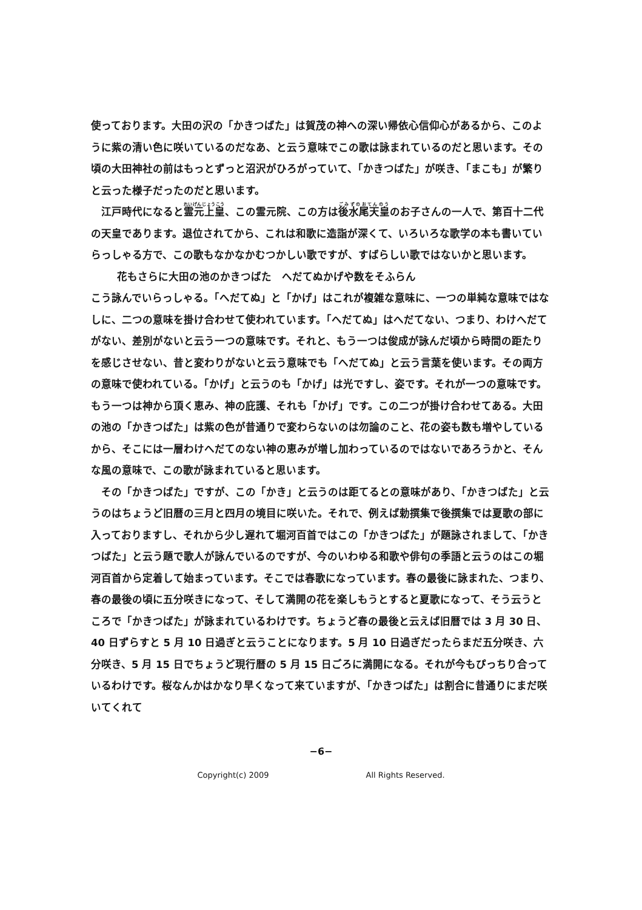使っております。大田の沢の「かきつばた」は賀茂の神への深い帰依心信仰心があるから、このように紫の清い色に咲いているのだなあ、と云う意味でこの歌は詠まれているのだと思います。その頃の大田神社の前はもっとずっと沼沢がひろがっていて、「かきつばた」が咲き、「まこも」が繁りと云った様子だったのだと思います。
江戸時代になると霊元上皇、この霊元院、この方は後水尾天皇のお子さんの一人で、第百十二代の天皇であります。退位されてから、これは和歌に造詣が深くて、いろいろな歌学の本も書いていらっしゃる方で、この歌もなかなかむつかしい歌ですが、すばらしい歌ではないかと思います。
花もさらに大田の池のかきつばた　へだてぬかげや数をそふらん
こう詠んでいらっしゃる。「へだてぬ」と「かげ」はこれが複雑な意味に、一つの単純な意味ではなしに、二つの意味を掛け合わせて使われています。「へだてぬ」はへだてない、つまり、わけへだてがない、差別がないと云う一つの意味です。それと、もう一つは俊成が詠んだ頃から時間の距たりを感じさせない、昔と変わりがないと云う意味でも「へだてぬ」と云う言葉を使います。その両方の意味で使われている。「かげ」と云うのも「かげ」は光ですし、姿です。それが一つの意味です。もう一つは神から頂く恵み、神の庇護、それも「かげ」です。この二つが掛け合わせてある。大田の池の「かきつばた」は紫の色が昔通りで変わらないのは勿論のこと、花の姿も数も増やしているから、そこには一層わけへだてのない神の恵みが増し加わっているのではないであろうかと、そんな風の意味で、この歌が詠まれていると思います。
その「かきつばた」ですが、この「かき」と云うのは距てるとの意味があり、「かきつばた」と云うのはちょうど旧暦の三月と四月の境目に咲いた。それで、例えば勅撰集で後撰集では夏歌の部に入っておりますし、それから少し遅れて堀河百首ではこの「かきつばた」が題詠されまして、「かきつばた」と云う題で歌人が詠んでいるのですが、今のいわゆる和歌や俳句の季語と云うのはこの堀河百首から定着して始まっています。そこでは春歌になっています。春の最後に詠まれた、つまり、春の最後の頃に五分咲きになって、そして満開の花を楽しもうとすると夏歌になって、そう云うところで「かきつばた」が詠まれているわけです。ちょうど春の最後と云えば旧暦では 3 月 30 日、40 日ずらすと 5 月 10 日過ぎと云うことになります。5 月 10 日過ぎだったらまだ五分咲き、六分咲き、5 月 15 日でちょうど現行暦の 5 月 15 日ごろに満開になる。それが今もぴっちり合っているわけです。桜なんかはかなり早くなって来ていますが、「かきつばた」は割合に昔通りにまだ咲いてくれて
−6−
Copyright(c) 2009 All Rights Reserved.